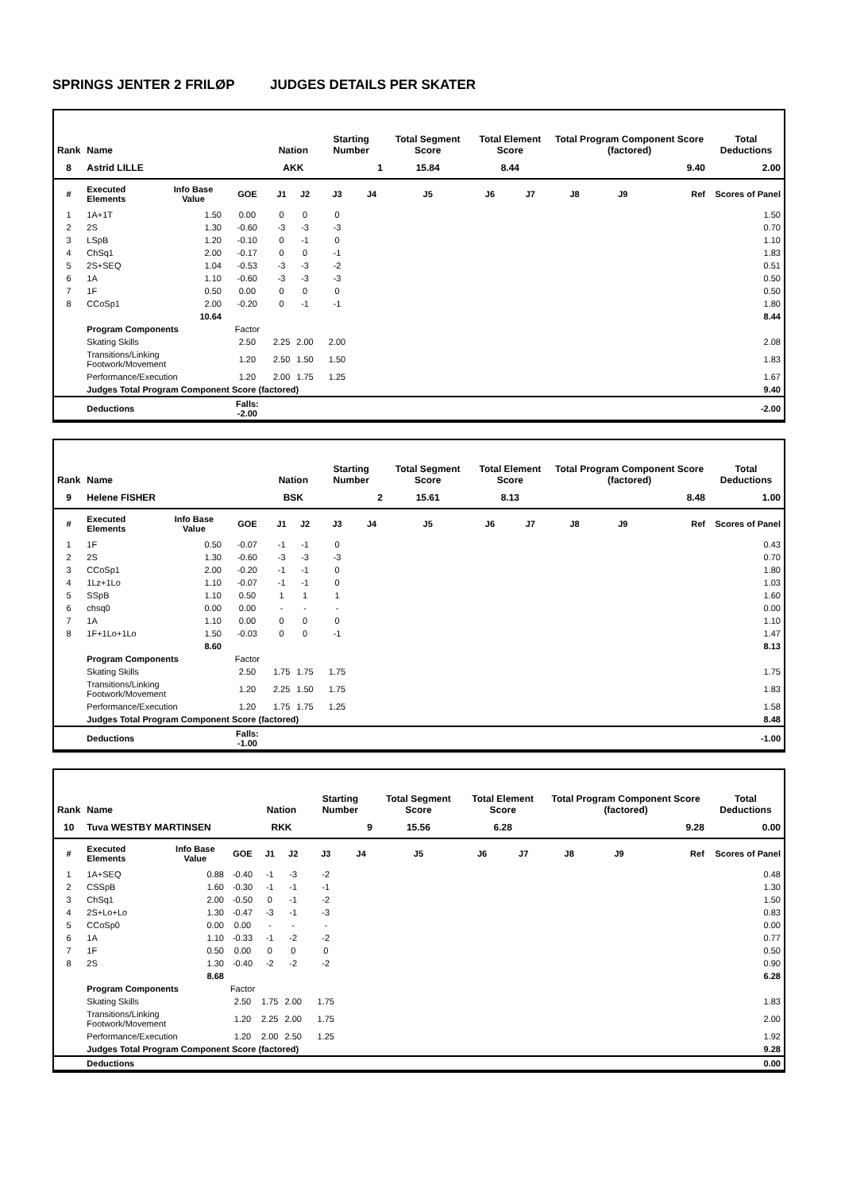SPRINGS JENTER 2 FRILØP JUDGES DETAILS PER SKATER
| Rank | Name | | | Nation | | Starting Number | | Total Segment Score | Total Element Score | | Total Program Component Score (factored) | | | Total Deductions |
| --- | --- | --- | --- | --- | --- | --- | --- | --- | --- | --- | --- | --- | --- | --- |
| 8 | Astrid LILLE | | | AKK | | 1 | | 15.84 | 8.44 | | 9.40 | | | 2.00 |
| # | Executed Elements | Info Base Value | GOE | J1 | J2 | J3 | J4 | J5 | J6 | J7 | J8 | J9 | Ref | Scores of Panel |
| 1 | 1A+1T | 1.50 | 0.00 | 0 | 0 | 0 | | | | | | | | 1.50 |
| 2 | 2S | 1.30 | -0.60 | -3 | -3 | -3 | | | | | | | | 0.70 |
| 3 | LSpB | 1.20 | -0.10 | 0 | -1 | 0 | | | | | | | | 1.10 |
| 4 | ChSq1 | 2.00 | -0.17 | 0 | 0 | -1 | | | | | | | | 1.83 |
| 5 | 2S+SEQ | 1.04 | -0.53 | -3 | -3 | -2 | | | | | | | | 0.51 |
| 6 | 1A | 1.10 | -0.60 | -3 | -3 | -3 | | | | | | | | 0.50 |
| 7 | 1F | 0.50 | 0.00 | 0 | 0 | 0 | | | | | | | | 0.50 |
| 8 | CCoSp1 | 2.00 | -0.20 | 0 | -1 | -1 | | | | | | | | 1.80 |
| | | 10.64 | | | | | | | | | | | | 8.44 |
| | Program Components | | Factor | | | | | | | | | | | |
| | Skating Skills | | 2.50 | 2.25 | 2.00 | 2.00 | | | | | | | | 2.08 |
| | Transitions/Linking Footwork/Movement | | 1.20 | 2.50 | 1.50 | 1.50 | | | | | | | | 1.83 |
| | Performance/Execution | | 1.20 | 2.00 | 1.75 | 1.25 | | | | | | | | 1.67 |
| | Judges Total Program Component Score (factored) | | | | | | | | | | | | | 9.40 |
| | Deductions | | Falls: -2.00 | | | | | | | | | | | -2.00 |
| Rank | Name | | | Nation | | Starting Number | | Total Segment Score | Total Element Score | | Total Program Component Score (factored) | | | Total Deductions |
| --- | --- | --- | --- | --- | --- | --- | --- | --- | --- | --- | --- | --- | --- | --- |
| 9 | Helene FISHER | | | BSK | | 2 | | 15.61 | 8.13 | | 8.48 | | | 1.00 |
| # | Executed Elements | Info Base Value | GOE | J1 | J2 | J3 | J4 | J5 | J6 | J7 | J8 | J9 | Ref | Scores of Panel |
| 1 | 1F | 0.50 | -0.07 | -1 | -1 | 0 | | | | | | | | 0.43 |
| 2 | 2S | 1.30 | -0.60 | -3 | -3 | -3 | | | | | | | | 0.70 |
| 3 | CCoSp1 | 2.00 | -0.20 | -1 | -1 | 0 | | | | | | | | 1.80 |
| 4 | 1Lz+1Lo | 1.10 | -0.07 | -1 | -1 | 0 | | | | | | | | 1.03 |
| 5 | SSpB | 1.10 | 0.50 | 1 | 1 | 1 | | | | | | | | 1.60 |
| 6 | chsq0 | 0.00 | 0.00 | - | - | - | | | | | | | | 0.00 |
| 7 | 1A | 1.10 | 0.00 | 0 | 0 | 0 | | | | | | | | 1.10 |
| 8 | 1F+1Lo+1Lo | 1.50 | -0.03 | 0 | 0 | -1 | | | | | | | | 1.47 |
| | | 8.60 | | | | | | | | | | | | 8.13 |
| | Program Components | | Factor | | | | | | | | | | | |
| | Skating Skills | | 2.50 | 1.75 | 1.75 | 1.75 | | | | | | | | 1.75 |
| | Transitions/Linking Footwork/Movement | | 1.20 | 2.25 | 1.50 | 1.75 | | | | | | | | 1.83 |
| | Performance/Execution | | 1.20 | 1.75 | 1.75 | 1.25 | | | | | | | | 1.58 |
| | Judges Total Program Component Score (factored) | | | | | | | | | | | | | 8.48 |
| | Deductions | | Falls: -1.00 | | | | | | | | | | | -1.00 |
| Rank | Name | | | Nation | | Starting Number | | Total Segment Score | Total Element Score | | Total Program Component Score (factored) | | | Total Deductions |
| --- | --- | --- | --- | --- | --- | --- | --- | --- | --- | --- | --- | --- | --- | --- |
| 10 | Tuva WESTBY MARTINSEN | | | RKK | | 9 | | 15.56 | 6.28 | | 9.28 | | | 0.00 |
| # | Executed Elements | Info Base Value | GOE | J1 | J2 | J3 | J4 | J5 | J6 | J7 | J8 | J9 | Ref | Scores of Panel |
| 1 | 1A+SEQ | 0.88 | -0.40 | -1 | -3 | -2 | | | | | | | | 0.48 |
| 2 | CSSpB | 1.60 | -0.30 | -1 | -1 | -1 | | | | | | | | 1.30 |
| 3 | ChSq1 | 2.00 | -0.50 | 0 | -1 | -2 | | | | | | | | 1.50 |
| 4 | 2S+Lo+Lo | 1.30 | -0.47 | -3 | -1 | -3 | | | | | | | | 0.83 |
| 5 | CCoSp0 | 0.00 | 0.00 | - | - | - | | | | | | | | 0.00 |
| 6 | 1A | 1.10 | -0.33 | -1 | -2 | -2 | | | | | | | | 0.77 |
| 7 | 1F | 0.50 | 0.00 | 0 | 0 | 0 | | | | | | | | 0.50 |
| 8 | 2S | 1.30 | -0.40 | -2 | -2 | -2 | | | | | | | | 0.90 |
| | | 8.68 | | | | | | | | | | | | 6.28 |
| | Program Components | | Factor | | | | | | | | | | | |
| | Skating Skills | | 2.50 | 1.75 | 2.00 | 1.75 | | | | | | | | 1.83 |
| | Transitions/Linking Footwork/Movement | | 1.20 | 2.25 | 2.00 | 1.75 | | | | | | | | 2.00 |
| | Performance/Execution | | 1.20 | 2.00 | 2.50 | 1.25 | | | | | | | | 1.92 |
| | Judges Total Program Component Score (factored) | | | | | | | | | | | | | 9.28 |
| | Deductions | | | | | | | | | | | | | 0.00 |